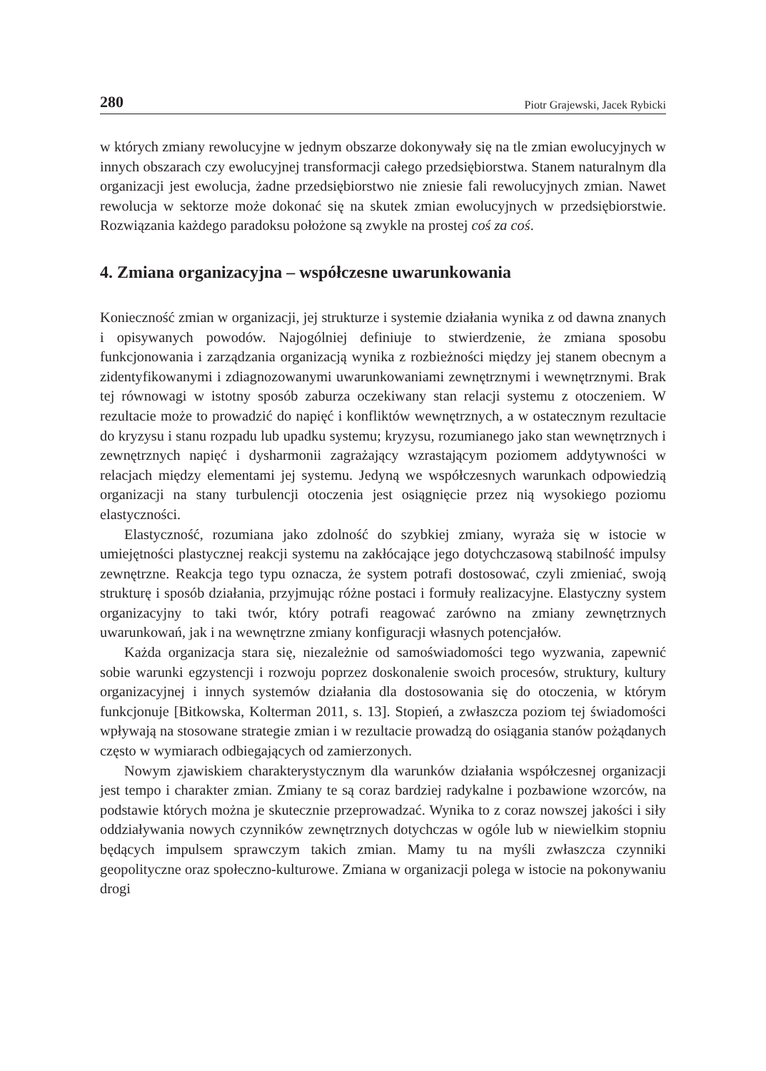280 Piotr Grajewski, Jacek Rybicki
w których zmiany rewolucyjne w jednym obszarze dokonywały się na tle zmian ewolucyjnych w innych obszarach czy ewolucyjnej transformacji całego przedsiębiorstwa. Stanem naturalnym dla organizacji jest ewolucja, żadne przedsiębiorstwo nie zniesie fali rewolucyjnych zmian. Nawet rewolucja w sektorze może dokonać się na skutek zmian ewolucyjnych w przedsiębiorstwie. Rozwiązania każdego paradoksu położone są zwykle na prostej coś za coś.
4. Zmiana organizacyjna – współczesne uwarunkowania
Konieczność zmian w organizacji, jej strukturze i systemie działania wynika z od dawna znanych i opisywanych powodów. Najogólniej definiuje to stwierdzenie, że zmiana sposobu funkcjonowania i zarządzania organizacją wynika z rozbieżności między jej stanem obecnym a zidentyfikowanymi i zdiagnozowanymi uwarunkowaniami zewnętrznymi i wewnętrznymi. Brak tej równowagi w istotny sposób zaburza oczekiwany stan relacji systemu z otoczeniem. W rezultacie może to prowadzić do napięć i konfliktów wewnętrznych, a w ostatecznym rezultacie do kryzysu i stanu rozpadu lub upadku systemu; kryzysu, rozumianego jako stan wewnętrznych i zewnętrznych napięć i dysharmonii zagrażający wzrastającym poziomem addytywności w relacjach między elementami jej systemu. Jedyną we współczesnych warunkach odpowiedzią organizacji na stany turbulencji otoczenia jest osiągnięcie przez nią wysokiego poziomu elastyczności.
Elastyczność, rozumiana jako zdolność do szybkiej zmiany, wyraża się w istocie w umiejętności plastycznej reakcji systemu na zakłócające jego dotychczasową stabilność impulsy zewnętrzne. Reakcja tego typu oznacza, że system potrafi dostosować, czyli zmieniać, swoją strukturę i sposób działania, przyjmując różne postaci i formuły realizacyjne. Elastyczny system organizacyjny to taki twór, który potrafi reagować zarówno na zmiany zewnętrznych uwarunkowań, jak i na wewnętrzne zmiany konfiguracji własnych potencjałów.
Każda organizacja stara się, niezależnie od samoświadomości tego wyzwania, zapewnić sobie warunki egzystencji i rozwoju poprzez doskonalenie swoich procesów, struktury, kultury organizacyjnej i innych systemów działania dla dostosowania się do otoczenia, w którym funkcjonuje [Bitkowska, Kolterman 2011, s. 13]. Stopień, a zwłaszcza poziom tej świadomości wpływają na stosowane strategie zmian i w rezultacie prowadzą do osiągania stanów pożądanych często w wymiarach odbiegających od zamierzonych.
Nowym zjawiskiem charakterystycznym dla warunków działania współczesnej organizacji jest tempo i charakter zmian. Zmiany te są coraz bardziej radykalne i pozbawione wzorców, na podstawie których można je skutecznie przeprowadzać. Wynika to z coraz nowszej jakości i siły oddziaływania nowych czynników zewnętrznych dotychczas w ogóle lub w niewielkim stopniu będących impulsem sprawczym takich zmian. Mamy tu na myśli zwłaszcza czynniki geopolityczne oraz społeczno-kulturowe. Zmiana w organizacji polega w istocie na pokonywaniu drogi